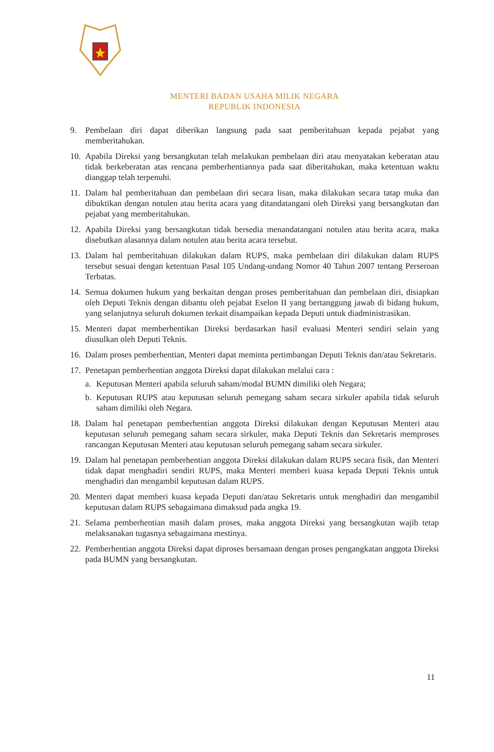MENTERI BADAN USAHA MILIK NEGARA
REPUBLIK INDONESIA
9. Pembelaan diri dapat diberikan langsung pada saat pemberitahuan kepada pejabat yang memberitahukan.
10.
Apabila Direksi yang bersangkutan telah melakukan pembelaan diri atau menyatakan keberatan atau tidak berkeberatan atas rencana pemberhentiannya pada saat diberitahukan, maka ketentuan waktu dianggap telah terpenuhi.
11.
Dalam hal pemberitahuan dan pembelaan diri secara lisan, maka dilakukan secara tatap muka dan dibuktikan dengan notulen atau berita acara yang ditandatangani oleh Direksi yang bersangkutan dan pejabat yang memberitahukan.
12.
Apabila Direksi yang bersangkutan tidak bersedia menandatangani notulen atau berita acara, maka disebutkan alasannya dalam notulen atau berita acara tersebut.
13.
Dalam hal pemberitahuan dilakukan dalam RUPS, maka pembelaan diri dilakukan dalam RUPS tersebut sesuai dengan ketentuan Pasal 105 Undang-undang Nomor 40 Tahun 2007 tentang Perseroan Terbatas.
14.
Semua dokumen hukum yang berkaitan dengan proses pemberitahuan dan pembelaan diri, disiapkan oleh Deputi Teknis dengan dibantu oleh pejabat Eselon II yang bertanggung jawab di bidang hukum, yang selanjutnya seluruh dokumen terkait disampaikan kepada Deputi untuk diadministrasikan.
15.
Menteri dapat memberhentikan Direksi berdasarkan hasil evaluasi Menteri sendiri selain yang diusulkan oleh Deputi Teknis.
16.
Dalam proses pemberhentian, Menteri dapat meminta pertimbangan Deputi Teknis dan/atau Sekretaris.
17.
Penetapan pemberhentian anggota Direksi dapat dilakukan melalui cara :
a. Keputusan Menteri apabila seluruh saham/modal BUMN dimiliki oleh Negara;
b. Keputusan RUPS atau keputusan seluruh pemegang saham secara sirkuler apabila tidak seluruh saham dimiliki oleh Negara.
18.
Dalam hal penetapan pemberhentian anggota Direksi dilakukan dengan Keputusan Menteri atau keputusan seluruh pemegang saham secara sirkuler, maka Deputi Teknis dan Sekretaris memproses rancangan Keputusan Menteri atau keputusan seluruh pemegang saham secara sirkuler.
19.
Dalam hal penetapan pemberhentian anggota Direksi dilakukan dalam RUPS secara fisik, dan Menteri tidak dapat menghadiri sendiri RUPS, maka Menteri memberi kuasa kepada Deputi Teknis untuk menghadiri dan mengambil keputusan dalam RUPS.
20.
Menteri dapat memberi kuasa kepada Deputi dan/atau Sekretaris untuk menghadiri dan mengambil keputusan dalam RUPS sebagaimana dimaksud pada angka 19.
21.
Selama pemberhentian masih dalam proses, maka anggota Direksi yang bersangkutan wajib tetap melaksanakan tugasnya sebagaimana mestinya.
22.
Pemberhentian anggota Direksi dapat diproses bersamaan dengan proses pengangkatan anggota Direksi pada BUMN yang bersangkutan.
11